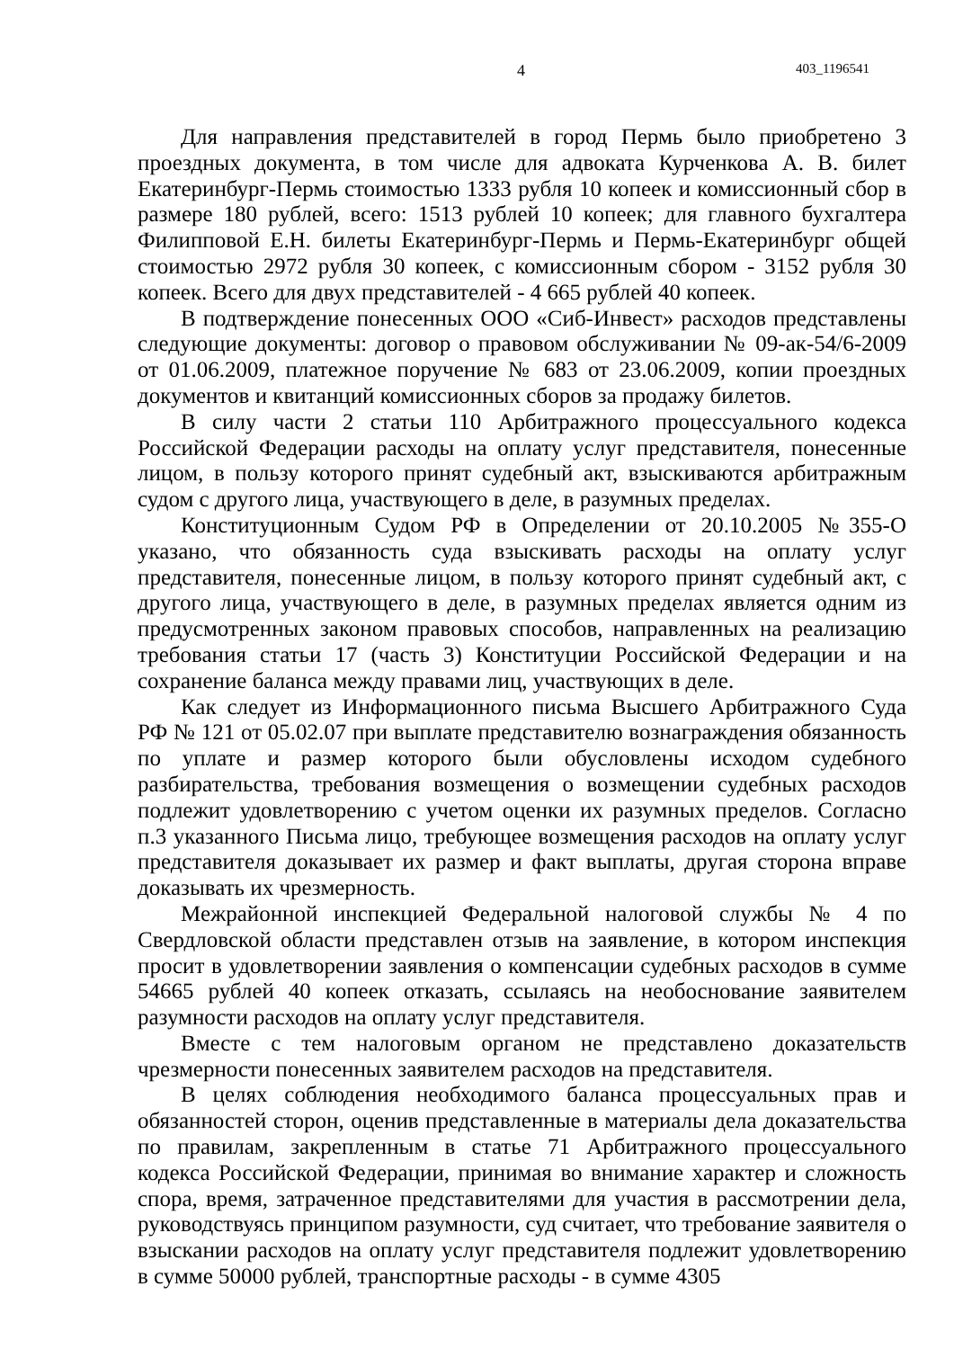4 403_1196541
Для направления представителей в город Пермь было приобретено 3 проездных документа, в том числе для адвоката Курченкова А. В. билет Екатеринбург-Пермь стоимостью 1333 рубля 10 копеек и комиссионный сбор в размере 180 рублей, всего: 1513 рублей 10 копеек; для главного бухгалтера Филипповой Е.Н. билеты Екатеринбург-Пермь и Пермь-Екатеринбург общей стоимостью 2972 рубля 30 копеек, с комиссионным сбором - 3152 рубля 30 копеек. Всего для двух представителей - 4 665 рублей 40 копеек.
В подтверждение понесенных ООО «Сиб-Инвест» расходов представлены следующие документы: договор о правовом обслуживании № 09-ак-54/6-2009 от 01.06.2009, платежное поручение № 683 от 23.06.2009, копии проездных документов и квитанций комиссионных сборов за продажу билетов.
В силу части 2 статьи 110 Арбитражного процессуального кодекса Российской Федерации расходы на оплату услуг представителя, понесенные лицом, в пользу которого принят судебный акт, взыскиваются арбитражным судом с другого лица, участвующего в деле, в разумных пределах.
Конституционным Судом РФ в Определении от 20.10.2005 №355-О указано, что обязанность суда взыскивать расходы на оплату услуг представителя, понесенные лицом, в пользу которого принят судебный акт, с другого лица, участвующего в деле, в разумных пределах является одним из предусмотренных законом правовых способов, направленных на реализацию требования статьи 17 (часть 3) Конституции Российской Федерации и на сохранение баланса между правами лиц, участвующих в деле.
Как следует из Информационного письма Высшего Арбитражного Суда РФ № 121 от 05.02.07 при выплате представителю вознаграждения обязанность по уплате и размер которого были обусловлены исходом судебного разбирательства, требования возмещения о возмещении судебных расходов подлежит удовлетворению с учетом оценки их разумных пределов. Согласно п.3 указанного Письма лицо, требующее возмещения расходов на оплату услуг представителя доказывает их размер и факт выплаты, другая сторона вправе доказывать их чрезмерность.
Межрайонной инспекцией Федеральной налоговой службы № 4 по Свердловской области представлен отзыв на заявление, в котором инспекция просит в удовлетворении заявления о компенсации судебных расходов в сумме 54665 рублей 40 копеек отказать, ссылаясь на необоснование заявителем разумности расходов на оплату услуг представителя.
Вместе с тем налоговым органом не представлено доказательств чрезмерности понесенных заявителем расходов на представителя.
В целях соблюдения необходимого баланса процессуальных прав и обязанностей сторон, оценив представленные в материалы дела доказательства по правилам, закрепленным в статье 71 Арбитражного процессуального кодекса Российской Федерации, принимая во внимание характер и сложность спора, время, затраченное представителями для участия в рассмотрении дела, руководствуясь принципом разумности, суд считает, что требование заявителя о взыскании расходов на оплату услуг представителя подлежит удовлетворению в сумме 50000 рублей, транспортные расходы - в сумме 4305